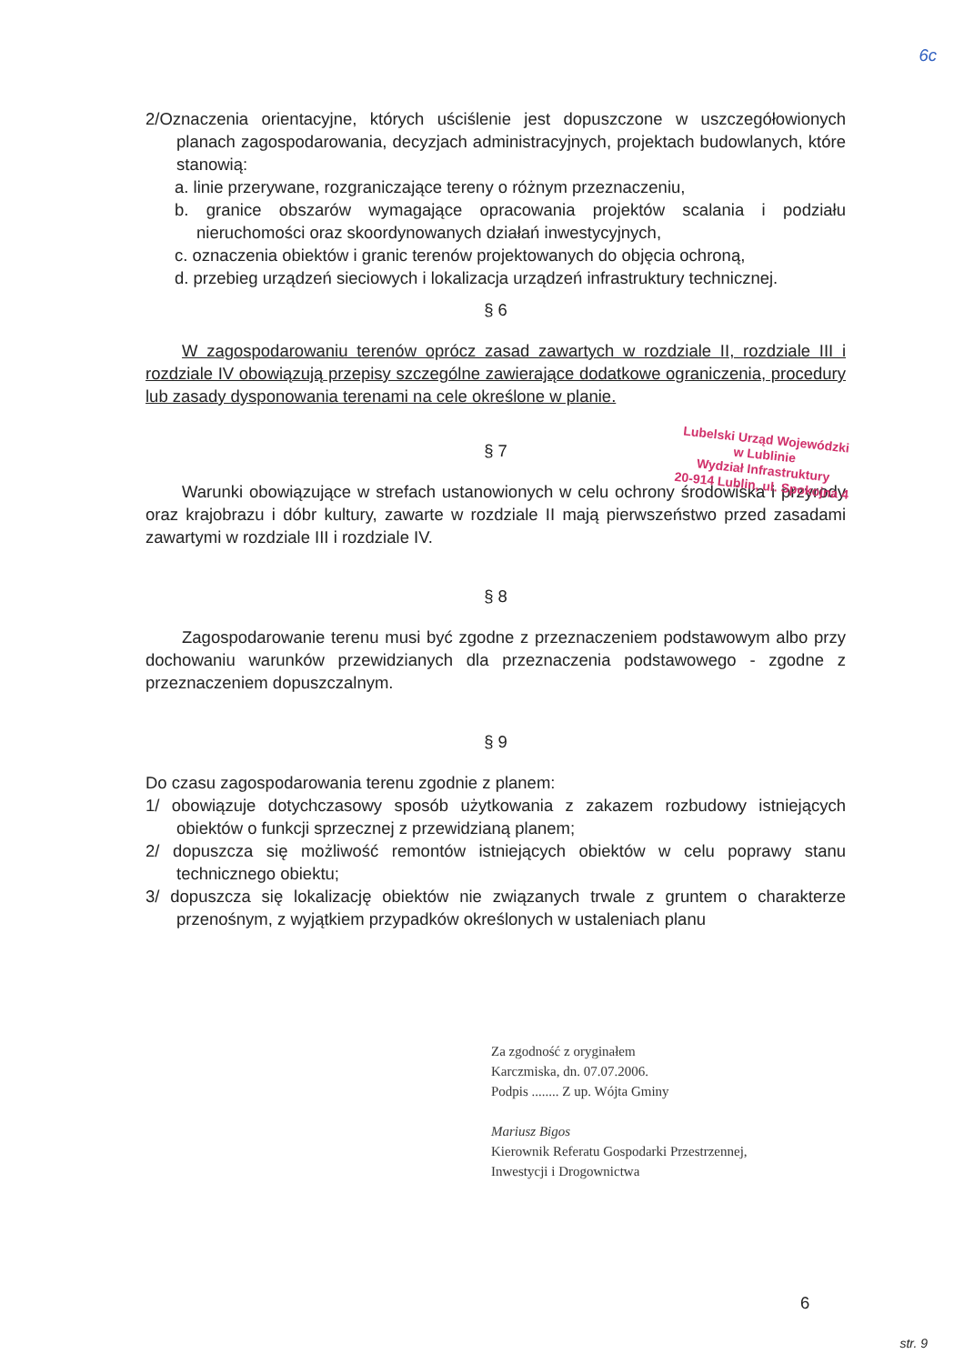6c
2/Oznaczenia orientacyjne, których uściślenie jest dopuszczone w uszczegółowionych planach zagospodarowania, decyzjach administracyjnych, projektach budowlanych, które stanowią:
a. linie przerywane, rozgraniczające tereny o różnym przeznaczeniu,
b. granice obszarów wymagające opracowania projektów scalania i podziału nieruchomości oraz skoordynowanych działań inwestycyjnych,
c. oznaczenia obiektów i granic terenów projektowanych do objęcia ochroną,
d. przebieg urządzeń sieciowych i lokalizacja urządzeń infrastruktury technicznej.
§ 6
W zagospodarowaniu terenów oprócz zasad zawartych w rozdziale II, rozdziale III i rozdziale IV obowiązują przepisy szczególne zawierające dodatkowe ograniczenia, procedury lub zasady dysponowania terenami na cele określone w planie.
§ 7
Warunki obowiązujące w strefach ustanowionych w celu ochrony środowiska i przyrody oraz krajobrazu i dóbr kultury, zawarte w rozdziale II mają pierwszeństwo przed zasadami zawartymi w rozdziale III i rozdziale IV.
§ 8
Zagospodarowanie terenu musi być zgodne z przeznaczeniem podstawowym albo przy dochowaniu warunków przewidzianych dla przeznaczenia podstawowego - zgodne z przeznaczeniem dopuszczalnym.
§ 9
Do czasu zagospodarowania terenu zgodnie z planem:
1/ obowiązuje dotychczasowy sposób użytkowania z zakazem rozbudowy istniejących obiektów o funkcji sprzecznej z przewidzianą planem;
2/ dopuszcza się możliwość remontów istniejących obiektów w celu poprawy stanu technicznego obiektu;
3/ dopuszcza się lokalizację obiektów nie związanych trwale z gruntem o charakterze przenośnym, z wyjątkiem przypadków określonych w ustaleniach planu
Lubelski Urząd Wojewódzki
w Lublinie
Wydział Infrastruktury
20-914 Lublin, ul. Spokojna 4
Za zgodność z oryginałem
Karczmiska, dn. 07.07.2006.
Podpis ........ Z up. Wójta Gminy
Mariusz Bigos
Kierownik Referatu Gospodarki Przestrzennej,
Inwestycji i Drogownictwa
6
str. 9